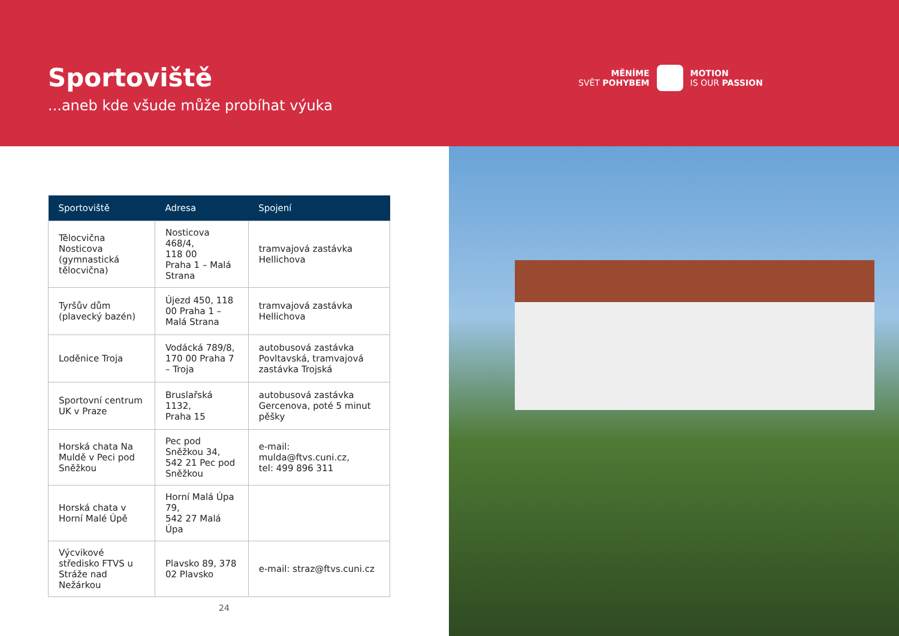Sportoviště
...aneb kde všude může probíhat výuka
MĚNÍME
SVĚT POHYBEM
MOTION
IS OUR PASSION
| Sportoviště | Adresa | Spojení |
| --- | --- | --- |
| Tělocvična Nosticova (gymnastická tělocvična) | Nosticova 468/4, 118 00 Praha 1 – Malá Strana | tramvajová zastávka Hellichova |
| Tyršův dům (plavecký bazén) | Újezd 450, 118 00 Praha 1 – Malá Strana | tramvajová zastávka Hellichova |
| Loděnice Troja | Vodácká 789/8, 170 00 Praha 7 – Troja | autobusová zastávka Povltavská, tramvajová zastávka Trojská |
| Sportovní centrum UK v Praze | Bruslařská 1132, Praha 15 | autobusová zastávka Gercenova, poté 5 minut pěšky |
| Horská chata Na Muldě v Peci pod Sněžkou | Pec pod Sněžkou 34, 542 21 Pec pod Sněžkou | e-mail: mulda@ftvs.cuni.cz, tel: 499 896 311 |
| Horská chata v Horní Malé Úpě | Horní Malá Úpa 79, 542 27 Malá Úpa | |
| Výcvikové středisko FTVS u Stráže nad Nežárkou | Plavsko 89, 378 02 Plavsko | e-mail: straz@ftvs.cuni.cz |
24